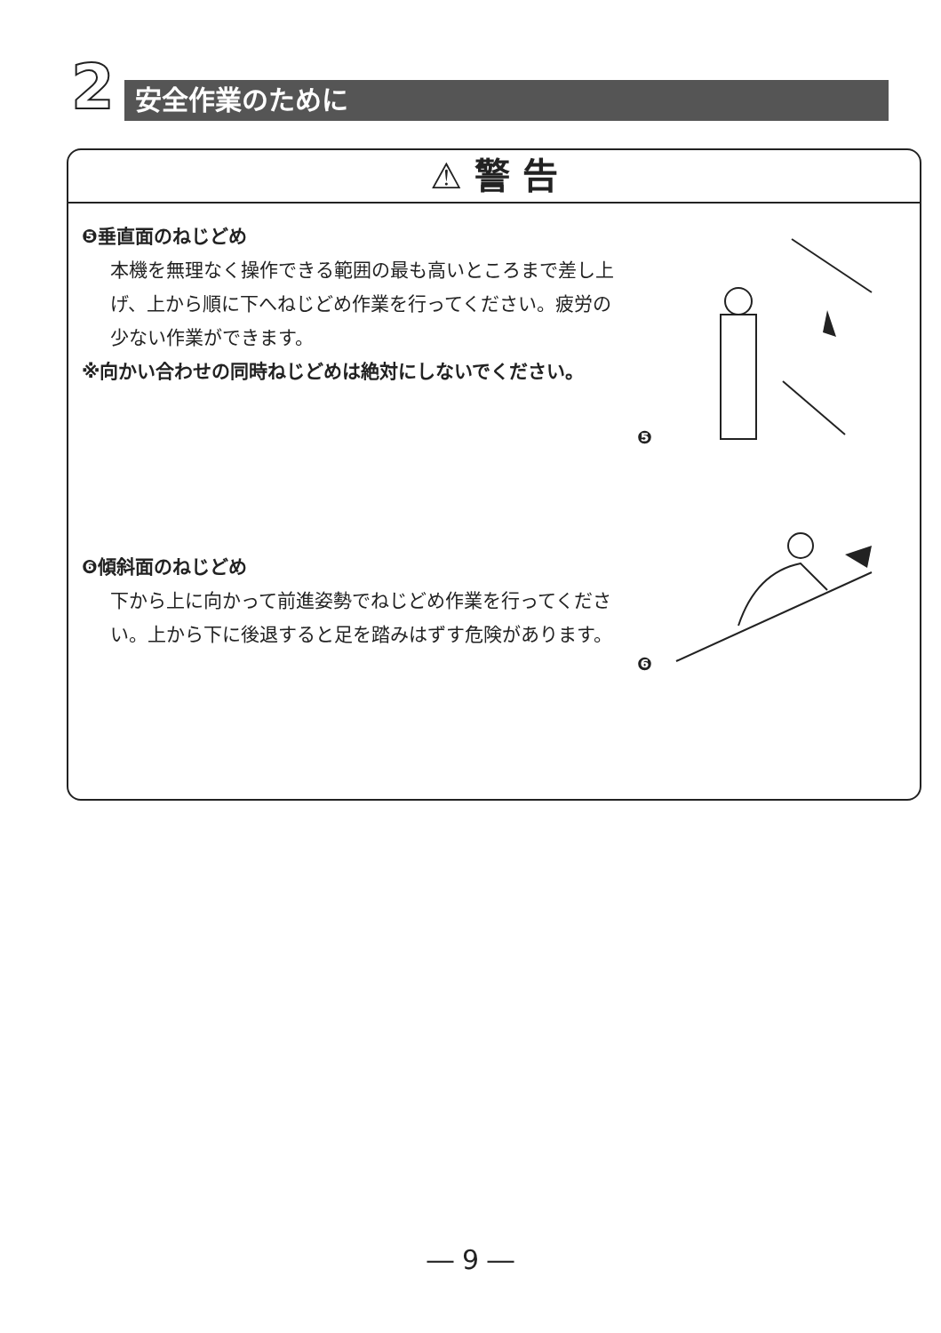2 安全作業のために
⚠ 警 告
❺垂直面のねじどめ
本機を無理なく操作できる範囲の最も高いところまで差し上げ、上から順に下へねじどめ作業を行ってください。疲労の少ない作業ができます。
※向かい合わせの同時ねじどめは絶対にしないでください。
❻傾斜面のねじどめ
下から上に向かって前進姿勢でねじどめ作業を行ってください。上から下に後退すると足を踏みはずす危険があります。
❺
❻
― 9 ―